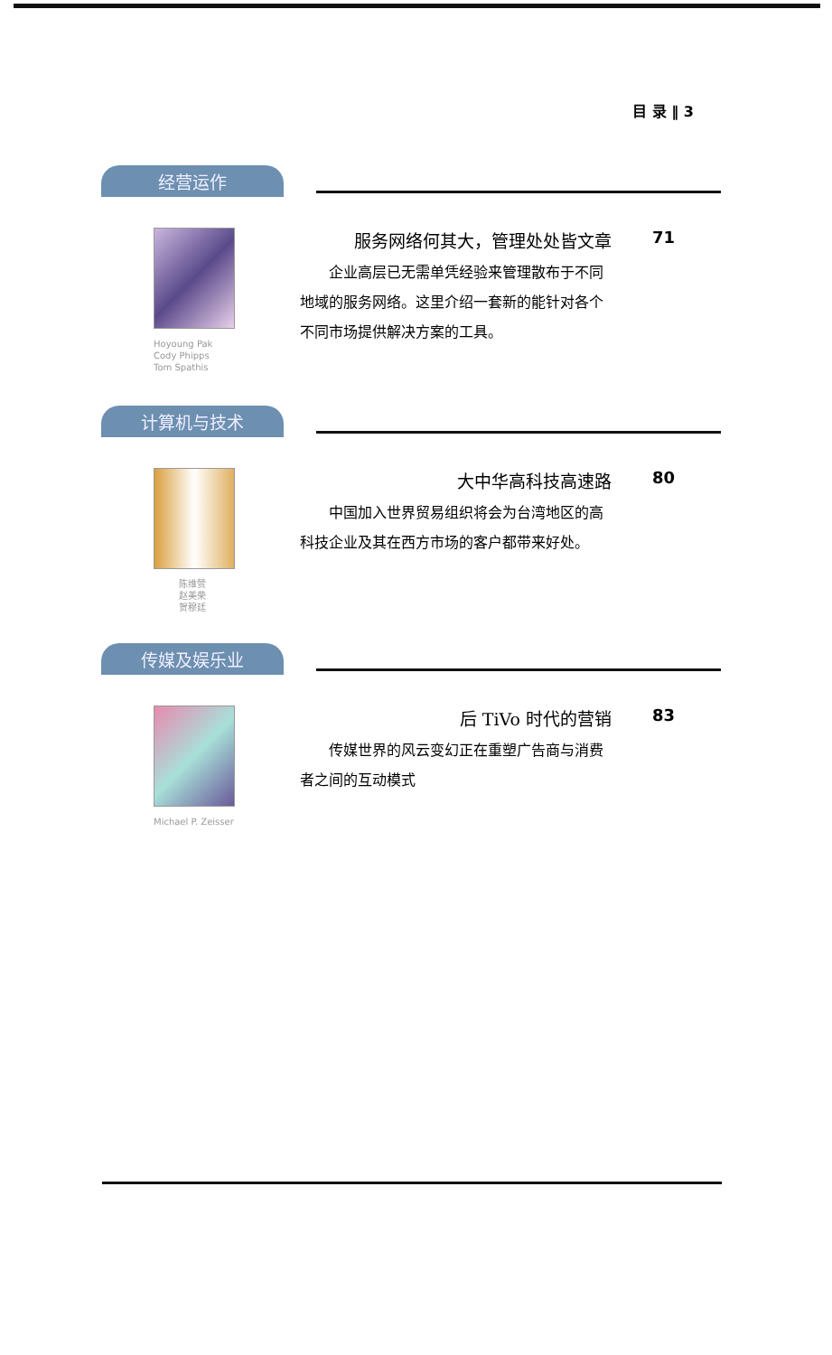目 录 ‖ 3
经营运作
Hoyoung Pak
Cody Phipps
Tom Spathis
服务网络何其大，管理处处皆文章
企业高层已无需单凭经验来管理散布于不同地域的服务网络。这里介绍一套新的能针对各个不同市场提供解决方案的工具。
71
计算机与技术
陈维赞
赵美荣
贺穆廷
大中华高科技高速路
中国加入世界贸易组织将会为台湾地区的高科技企业及其在西方市场的客户都带来好处。
80
传媒及娱乐业
Michael P. Zeisser
后 TiVo 时代的营销
传媒世界的风云变幻正在重塑广告商与消费者之间的互动模式
83